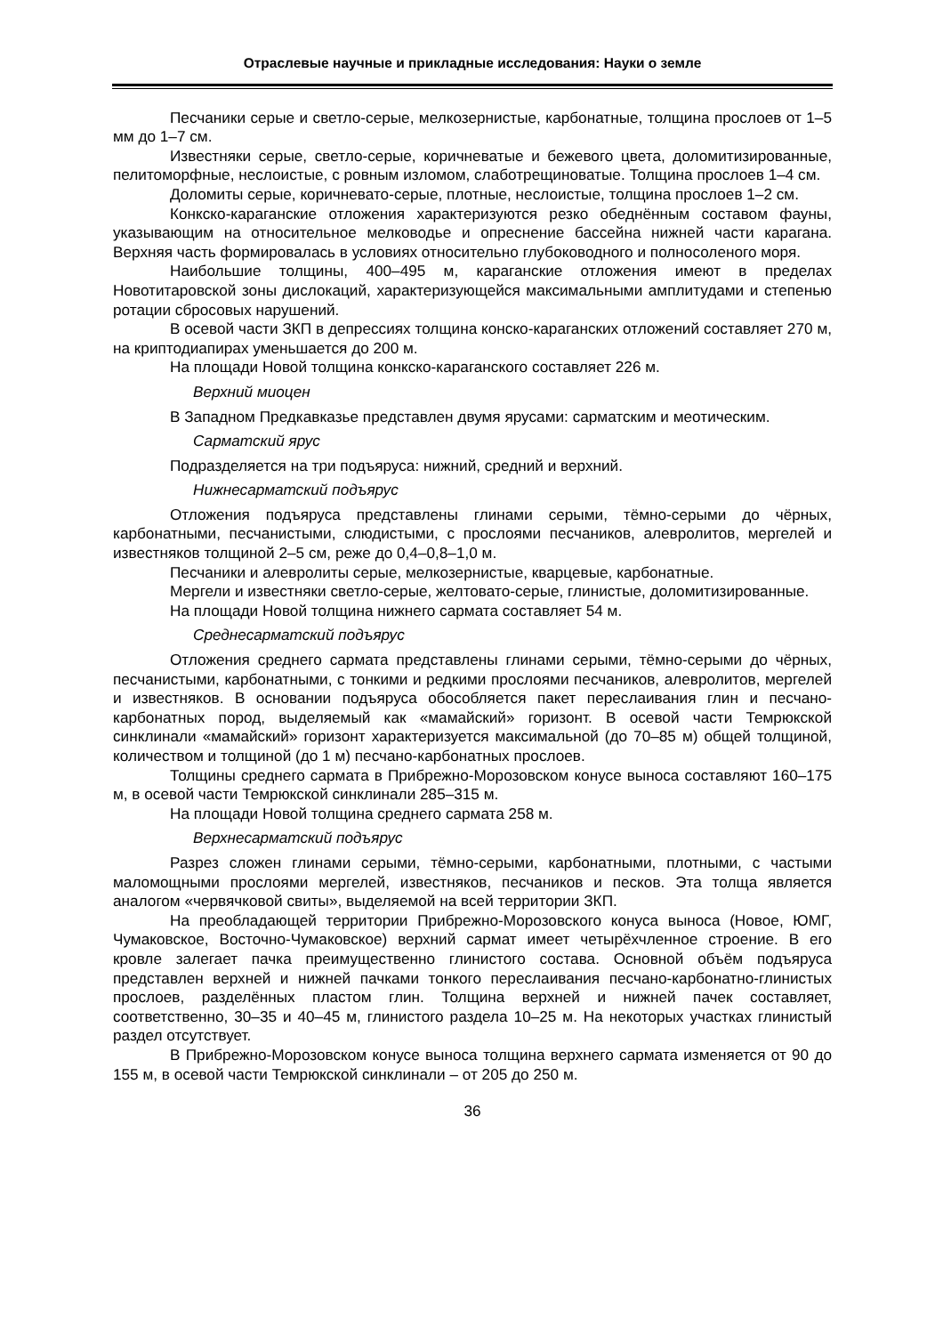Отраслевые научные и прикладные исследования: Науки о земле
Песчаники серые и светло-серые, мелкозернистые, карбонатные, толщина прослоев от 1–5 мм до 1–7 см.
Известняки серые, светло-серые, коричневатые и бежевого цвета, доломитизированные, пелитоморфные, неслоистые, с ровным изломом, слаботрещиноватые. Толщина прослоев 1–4 см.
Доломиты серые, коричневато-серые, плотные, неслоистые, толщина прослоев 1–2 см.
Конкско-караганские отложения характеризуются резко обеднённым составом фауны, указывающим на относительное мелководье и опреснение бассейна нижней части карагана. Верхняя часть формировалась в условиях относительно глубоководного и полносоленого моря.
Наибольшие толщины, 400–495 м, караганские отложения имеют в пределах Новотитаровской зоны дислокаций, характеризующейся максимальными амплитудами и степенью ротации сбросовых нарушений.
В осевой части ЗКП в депрессиях толщина конско-караганских отложений составляет 270 м, на криптодиапирах уменьшается до 200 м.
На площади Новой толщина конкско-караганского составляет 226 м.
Верхний миоцен
В Западном Предкавказье представлен двумя ярусами: сарматским и меотическим.
Сарматский ярус
Подразделяется на три подъяруса: нижний, средний и верхний.
Нижнесарматский подъярус
Отложения подъяруса представлены глинами серыми, тёмно-серыми до чёрных, карбонатными, песчанистыми, слюдистыми, с прослоями песчаников, алевролитов, мергелей и известняков толщиной 2–5 см, реже до 0,4–0,8–1,0 м.
Песчаники и алевролиты серые, мелкозернистые, кварцевые, карбонатные.
Мергели и известняки светло-серые, желтовато-серые, глинистые, доломитизированные.
На площади Новой толщина нижнего сармата составляет 54 м.
Среднесарматский подъярус
Отложения среднего сармата представлены глинами серыми, тёмно-серыми до чёрных, песчанистыми, карбонатными, с тонкими и редкими прослоями песчаников, алевролитов, мергелей и известняков. В основании подъяруса обособляется пакет переслаивания глин и песчано-карбонатных пород, выделяемый как «мамайский» горизонт. В осевой части Темрюкской синклинали «мамайский» горизонт характеризуется максимальной (до 70–85 м) общей толщиной, количеством и толщиной (до 1 м) песчано-карбонатных прослоев.
Толщины среднего сармата в Прибрежно-Морозовском конусе выноса составляют 160–175 м, в осевой части Темрюкской синклинали 285–315 м.
На площади Новой толщина среднего сармата 258 м.
Верхнесарматский подъярус
Разрез сложен глинами серыми, тёмно-серыми, карбонатными, плотными, с частыми маломощными прослоями мергелей, известняков, песчаников и песков. Эта толща является аналогом «червячковой свиты», выделяемой на всей территории ЗКП.
На преобладающей территории Прибрежно-Морозовского конуса выноса (Новое, ЮМГ, Чумаковское, Восточно-Чумаковское) верхний сармат имеет четырёхчленное строение. В его кровле залегает пачка преимущественно глинистого состава. Основной объём подъяруса представлен верхней и нижней пачками тонкого переслаивания песчано-карбонатно-глинистых прослоев, разделённых пластом глин. Толщина верхней и нижней пачек составляет, соответственно, 30–35 и 40–45 м, глинистого раздела 10–25 м. На некоторых участках глинистый раздел отсутствует.
В Прибрежно-Морозовском конусе выноса толщина верхнего сармата изменяется от 90 до 155 м, в осевой части Темрюкской синклинали – от 205 до 250 м.
36